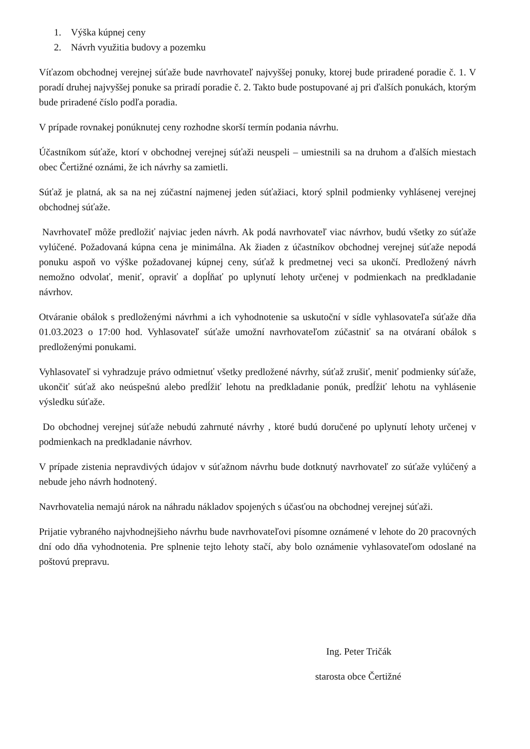1. Výška kúpnej ceny
2. Návrh využitia budovy a pozemku
Víťazom obchodnej verejnej súťaže bude navrhovateľ najvyššej ponuky, ktorej bude priradené poradie č. 1. V poradí druhej najvyššej ponuke sa priradí poradie č. 2. Takto bude postupované aj pri ďalších ponukách, ktorým bude priradené číslo podľa poradia.
V prípade rovnakej ponúknutej ceny rozhodne skorší termín podania návrhu.
Účastníkom súťaže, ktorí v obchodnej verejnej súťaži neuspeli – umiestnili sa na druhom a ďalších miestach obec Čertižné oznámi, že ich návrhy sa zamietli.
Súťaž je platná, ak sa na nej zúčastní najmenej jeden súťažiaci, ktorý splnil podmienky vyhlásenej verejnej obchodnej súťaže.
Navrhovateľ môže predložiť najviac jeden návrh. Ak podá navrhovateľ viac návrhov, budú všetky zo súťaže vylúčené. Požadovaná kúpna cena je minimálna. Ak žiaden z účastníkov obchodnej verejnej súťaže nepodá ponuku aspoň vo výške požadovanej kúpnej ceny, súťaž k predmetnej veci sa ukončí. Predložený návrh nemožno odvolať, meniť, opraviť a dopĺňať po uplynutí lehoty určenej v podmienkach na predkladanie návrhov.
Otváranie obálok s predloženými návrhmi a ich vyhodnotenie sa uskutoční v sídle vyhlasovateľa súťaže dňa 01.03.2023 o 17:00 hod. Vyhlasovateľ súťaže umožní navrhovateľom zúčastniť sa na otváraní obálok s predloženými ponukami.
Vyhlasovateľ si vyhradzuje právo odmietnuť všetky predložené návrhy, súťaž zrušiť, meniť podmienky súťaže, ukončiť súťaž ako neúspešnú alebo predĺžiť lehotu na predkladanie ponúk, predĺžiť lehotu na vyhlásenie výsledku súťaže.
Do obchodnej verejnej súťaže nebudú zahrnuté návrhy , ktoré budú doručené po uplynutí lehoty určenej v podmienkach na predkladanie návrhov.
V prípade zistenia nepravdivých údajov v súťažnom návrhu bude dotknutý navrhovateľ zo súťaže vylúčený a nebude jeho návrh hodnotený.
Navrhovatelia nemajú nárok na náhradu nákladov spojených s účasťou na obchodnej verejnej súťaži.
Prijatie vybraného najvhodnejšieho návrhu bude navrhovateľovi písomne oznámené v lehote do 20 pracovných dní odo dňa vyhodnotenia. Pre splnenie tejto lehoty stačí, aby bolo oznámenie vyhlasovateľom odoslané na poštovú prepravu.
Ing. Peter Tričák
starosta obce Čertižné